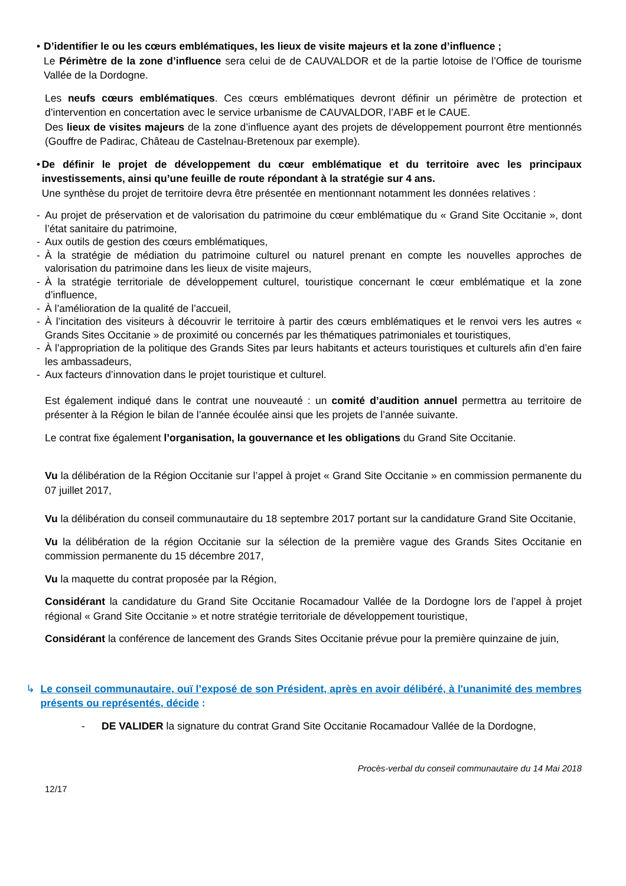• D’identifier le ou les cœurs emblématiques, les lieux de visite majeurs et la zone d’influence ;
Le Périmètre de la zone d’influence sera celui de de CAUVALDOR et de la partie lotoise de l’Office de tourisme Vallée de la Dordogne.
Les neufs cœurs emblématiques. Ces cœurs emblématiques devront définir un périmètre de protection et d’intervention en concertation avec le service urbanisme de CAUVALDOR, l’ABF et le CAUE.
Des lieux de visites majeurs de la zone d’influence ayant des projets de développement pourront être mentionnés (Gouffre de Padirac, Château de Castelnau-Bretenoux par exemple).
• De définir le projet de développement du cœur emblématique et du territoire avec les principaux investissements, ainsi qu’une feuille de route répondant à la stratégie sur 4 ans.
Une synthèse du projet de territoire devra être présentée en mentionnant notamment les données relatives :
- Au projet de préservation et de valorisation du patrimoine du cœur emblématique du « Grand Site Occitanie », dont l’état sanitaire du patrimoine,
- Aux outils de gestion des cœurs emblématiques,
- À la stratégie de médiation du patrimoine culturel ou naturel prenant en compte les nouvelles approches de valorisation du patrimoine dans les lieux de visite majeurs,
- À la stratégie territoriale de développement culturel, touristique concernant le cœur emblématique et la zone d’influence,
- À l’amélioration de la qualité de l’accueil,
- À l’incitation des visiteurs à découvrir le territoire à partir des cœurs emblématiques et le renvoi vers les autres « Grands Sites Occitanie » de proximité ou concernés par les thématiques patrimoniales et touristiques,
- À l’appropriation de la politique des Grands Sites par leurs habitants et acteurs touristiques et culturels afin d’en faire les ambassadeurs,
- Aux facteurs d’innovation dans le projet touristique et culturel.
Est également indiqué dans le contrat une nouveauté : un comité d’audition annuel permettra au territoire de présenter à la Région le bilan de l’année écoulée ainsi que les projets de l’année suivante.
Le contrat fixe également l’organisation, la gouvernance et les obligations du Grand Site Occitanie.
Vu la délibération de la Région Occitanie sur l’appel à projet « Grand Site Occitanie » en commission permanente du 07 juillet 2017,
Vu la délibération du conseil communautaire du 18 septembre 2017 portant sur la candidature Grand Site Occitanie,
Vu la délibération de la région Occitanie sur la sélection de la première vague des Grands Sites Occitanie en commission permanente du 15 décembre 2017,
Vu la maquette du contrat proposée par la Région,
Considérant la candidature du Grand Site Occitanie Rocamadour Vallée de la Dordogne lors de l’appel à projet régional « Grand Site Occitanie » et notre stratégie territoriale de développement touristique,
Considérant la conférence de lancement des Grands Sites Occitanie prévue pour la première quinzaine de juin,
↳ Le conseil communautaire, ouï l’exposé de son Président, après en avoir délibéré, à l'unanimité des membres présents ou représentés, décide :
- DE VALIDER la signature du contrat Grand Site Occitanie Rocamadour Vallée de la Dordogne,
Procès-verbal du conseil communautaire du 14 Mai 2018
12/17